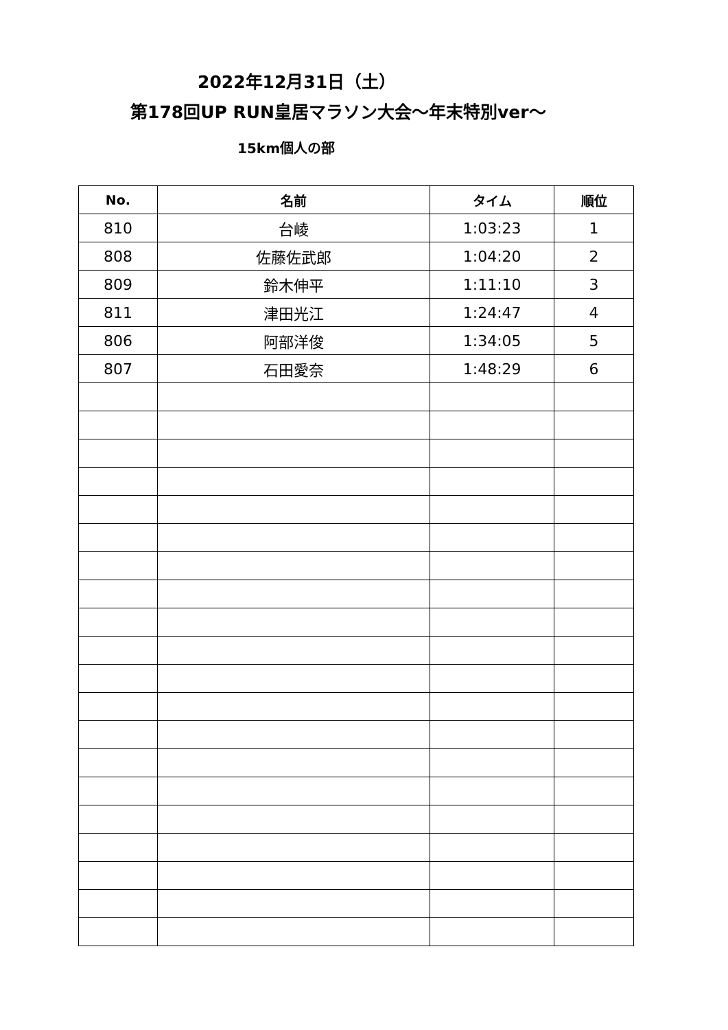2022年12月31日（土）
第178回UP RUN皇居マラソン大会〜年末特別ver〜
15km個人の部
| No. | 名前 | タイム | 順位 |
| --- | --- | --- | --- |
| 810 | 台崚 | 1:03:23 | 1 |
| 808 | 佐藤佐武郎 | 1:04:20 | 2 |
| 809 | 鈴木伸平 | 1:11:10 | 3 |
| 811 | 津田光江 | 1:24:47 | 4 |
| 806 | 阿部洋俊 | 1:34:05 | 5 |
| 807 | 石田愛奈 | 1:48:29 | 6 |